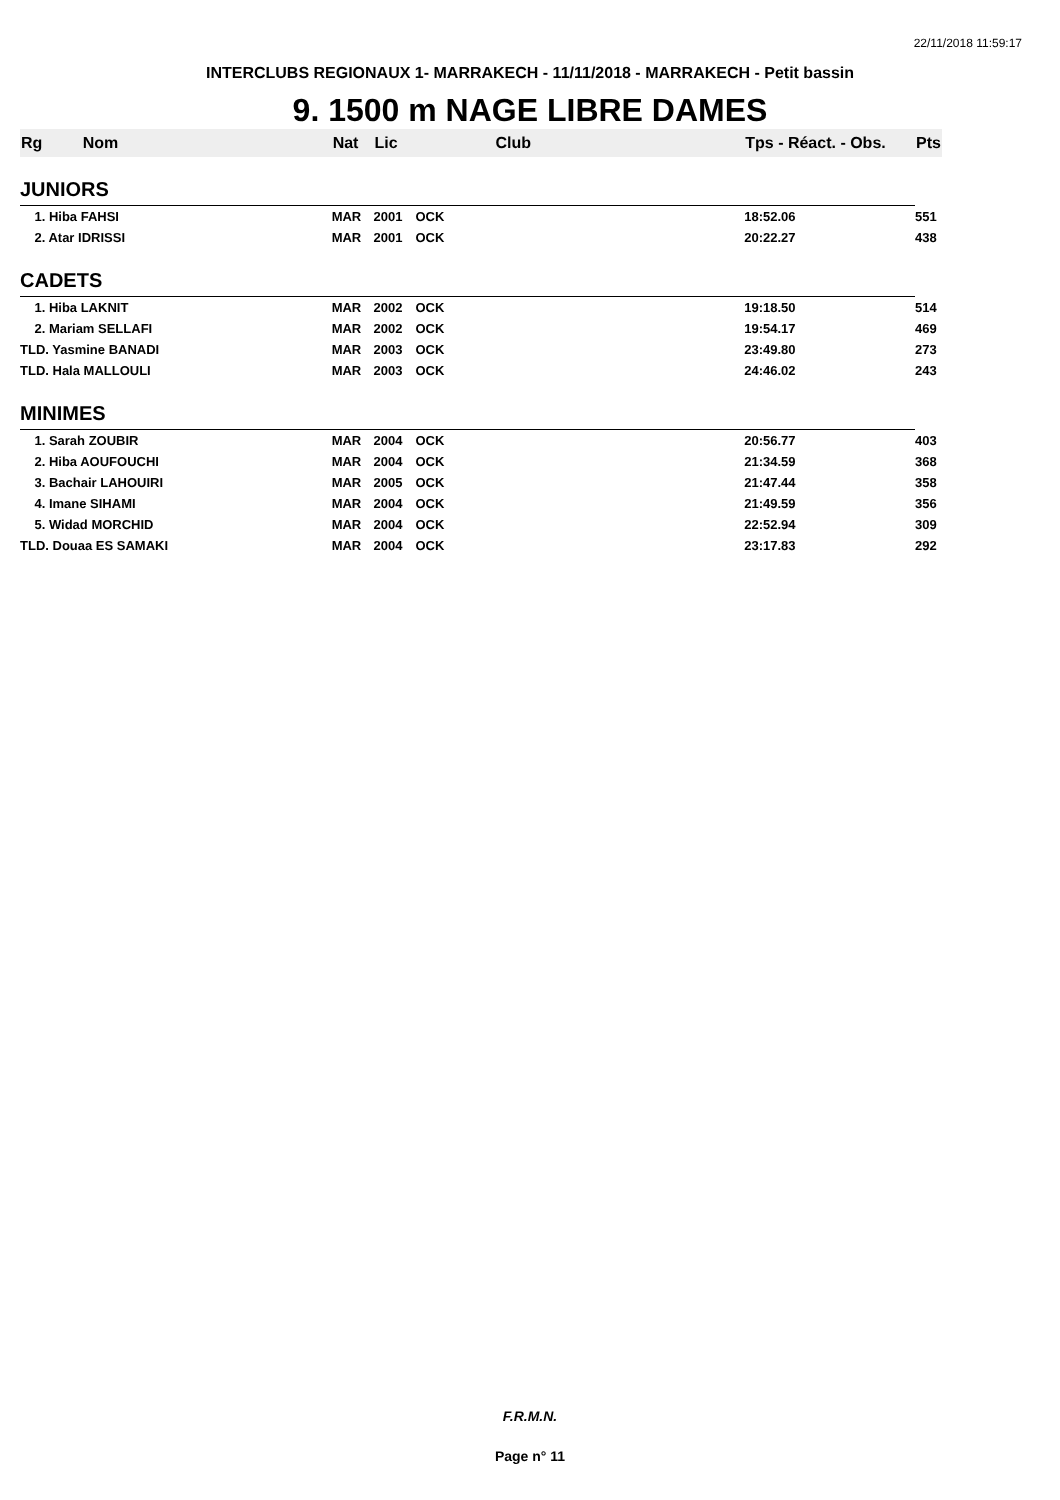22/11/2018 11:59:17
INTERCLUBS REGIONAUX 1- MARRAKECH - 11/11/2018 - MARRAKECH - Petit bassin
9. 1500 m NAGE LIBRE DAMES
| Rg | Nom | Nat | Lic | Club | Tps - Réact. - Obs. | Pts |
| --- | --- | --- | --- | --- | --- | --- |
| JUNIORS | | | | | | |
| 1. Hiba FAHSI | | MAR | 2001 | OCK | 18:52.06 | 551 |
| 2. Atar IDRISSI | | MAR | 2001 | OCK | 20:22.27 | 438 |
| CADETS | | | | | | |
| 1. Hiba LAKNIT | | MAR | 2002 | OCK | 19:18.50 | 514 |
| 2. Mariam SELLAFI | | MAR | 2002 | OCK | 19:54.17 | 469 |
| TLD. Yasmine BANADI | | MAR | 2003 | OCK | 23:49.80 | 273 |
| TLD. Hala MALLOULI | | MAR | 2003 | OCK | 24:46.02 | 243 |
| MINIMES | | | | | | |
| 1. Sarah ZOUBIR | | MAR | 2004 | OCK | 20:56.77 | 403 |
| 2. Hiba AOUFOUCHI | | MAR | 2004 | OCK | 21:34.59 | 368 |
| 3. Bachair LAHOUIRI | | MAR | 2005 | OCK | 21:47.44 | 358 |
| 4. Imane SIHAMI | | MAR | 2004 | OCK | 21:49.59 | 356 |
| 5. Widad MORCHID | | MAR | 2004 | OCK | 22:52.94 | 309 |
| TLD. Douaa ES SAMAKI | | MAR | 2004 | OCK | 23:17.83 | 292 |
F.R.M.N.
Page n° 11